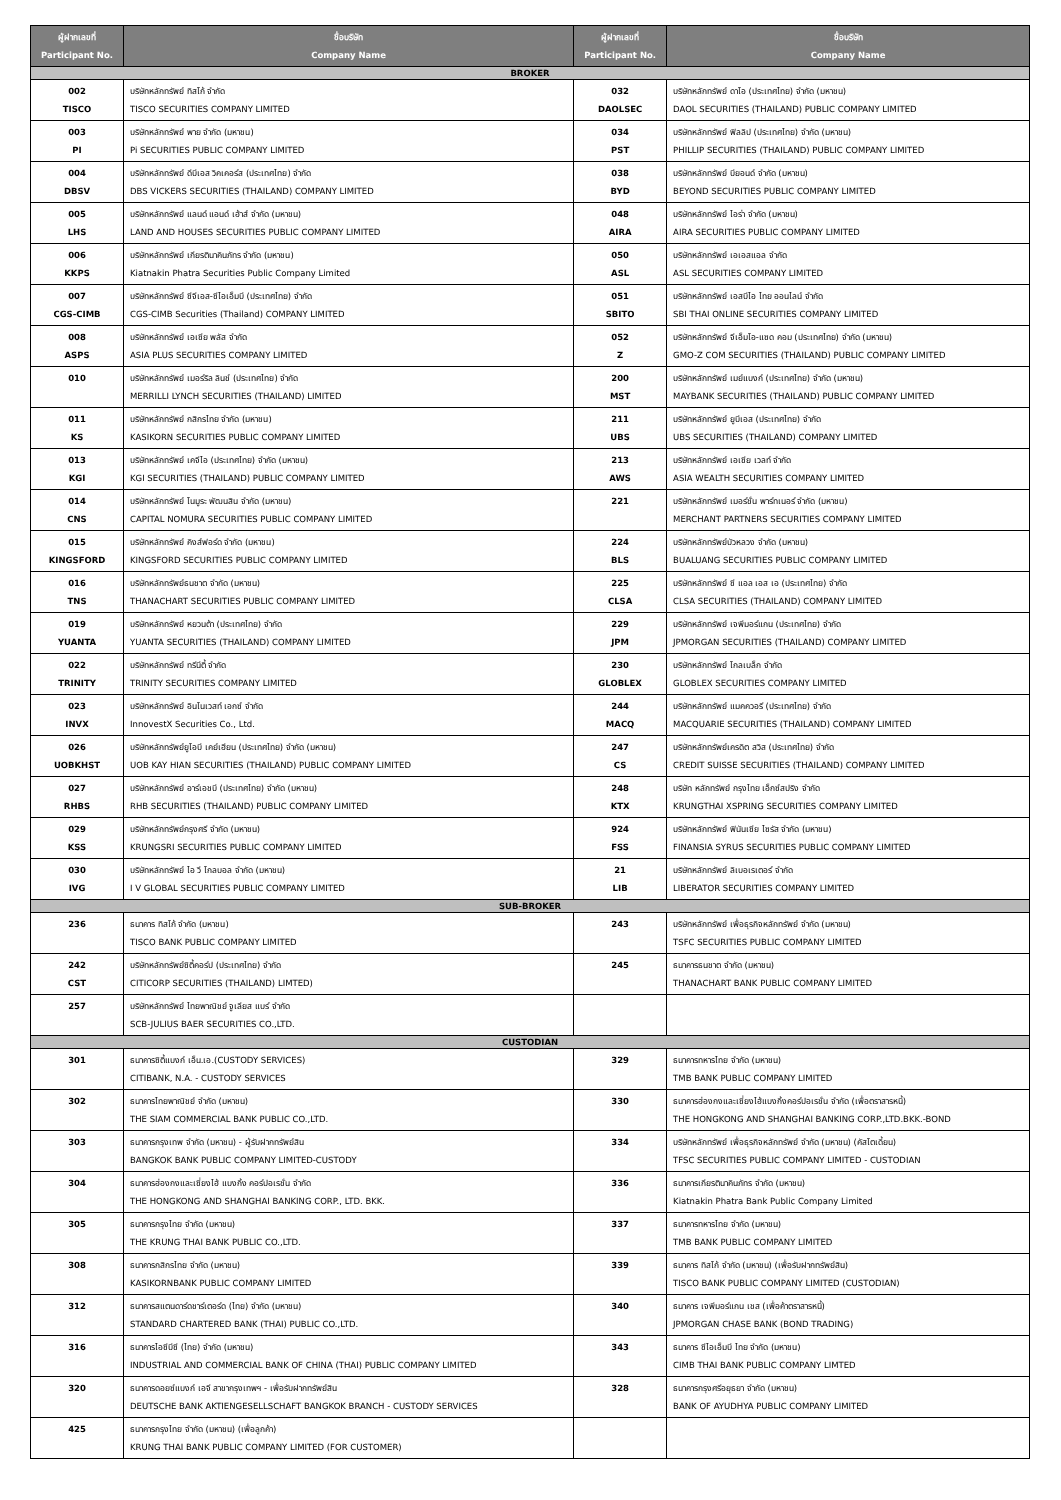| ผู้ฝากเลขที่ Participant No. | ชื่อบริษัท Company Name | ผู้ฝากเลขที่ Participant No. | ชื่อบริษัท Company Name |
| --- | --- | --- | --- |
| BROKER | | | |
| 002 TISCO | บริษัทหลักทรัพย์ ทิสโก้ จำกัด TISCO SECURITIES COMPANY LIMITED | 032 DAOLSEC | บริษัทหลักทรัพย์ ดาโอ (ประเทศไทย) จำกัด (มหาชน) DAOL SECURITIES (THAILAND) PUBLIC COMPANY LIMITED |
| 003 PI | บริษัทหลักทรัพย์ พาย จำกัด (มหาชน) Pi SECURITIES PUBLIC COMPANY LIMITED | 034 PST | บริษัทหลักทรัพย์ ฟิลลิป (ประเทศไทย) จำกัด (มหาชน) PHILLIP SECURITIES (THAILAND) PUBLIC COMPANY LIMITED |
| 004 DBSV | บริษัทหลักทรัพย์ ดีบีเอส วิคเคอร์ส (ประเทศไทย) จำกัด DBS VICKERS SECURITIES (THAILAND) COMPANY LIMITED | 038 BYD | บริษัทหลักทรัพย์ บียอนด์ จำกัด (มหาชน) BEYOND SECURITIES PUBLIC COMPANY LIMITED |
| 005 LHS | บริษัทหลักทรัพย์ แลนด์ แอนด์ เฮ้าส์ จำกัด (มหาชน) LAND AND HOUSES SECURITIES PUBLIC COMPANY LIMITED | 048 AIRA | บริษัทหลักทรัพย์ ไอร่า จำกัด (มหาชน) AIRA SECURITIES PUBLIC COMPANY LIMITED |
| 006 KKPS | บริษัทหลักทรัพย์ เกียรตินาคินภัทร จำกัด (มหาชน) Kiatnakin Phatra Securities Public Company Limited | 050 ASL | บริษัทหลักทรัพย์ เอเอสแอล จำกัด ASL SECURITIES COMPANY LIMITED |
| 007 CGS-CIMB | บริษัทหลักทรัพย์ ซีจีเอส-ซีไอเอ็มบี (ประเทศไทย) จำกัด CGS-CIMB Securities (Thailand) COMPANY LIMITED | 051 SBITO | บริษัทหลักทรัพย์ เอสบีไอ ไทย ออนไลน์ จำกัด SBI THAI ONLINE SECURITIES COMPANY LIMITED |
| 008 ASPS | บริษัทหลักทรัพย์ เอเซีย พลัส จำกัด ASIA PLUS SECURITIES COMPANY LIMITED | 052 Z | บริษัทหลักทรัพย์ จีเอ็มโอ-แซด คอม (ประเทศไทย) จำกัด (มหาชน) GMO-Z COM SECURITIES (THAILAND) PUBLIC COMPANY LIMITED |
| 010 | บริษัทหลักทรัพย์ เมอร์ริล ลินช์ (ประเทศไทย) จำกัด MERRILLI LYNCH SECURITIES (THAILAND) LIMITED | 200 MST | บริษัทหลักทรัพย์ เมย์แบงก์ (ประเทศไทย) จำกัด (มหาชน) MAYBANK SECURITIES (THAILAND) PUBLIC COMPANY LIMITED |
| 011 KS | บริษัทหลักทรัพย์ กสิกรไทย จำกัด (มหาชน) KASIKORN SECURITIES PUBLIC COMPANY LIMITED | 211 UBS | บริษัทหลักทรัพย์ ยูบีเอส (ประเทศไทย) จำกัด UBS SECURITIES (THAILAND) COMPANY LIMITED |
| 013 KGI | บริษัทหลักทรัพย์ เคจีไอ (ประเทศไทย) จำกัด (มหาชน) KGI SECURITIES (THAILAND) PUBLIC COMPANY LIMITED | 213 AWS | บริษัทหลักทรัพย์ เอเซีย เวลท์ จำกัด ASIA WEALTH SECURITIES COMPANY LIMITED |
| 014 CNS | บริษัทหลักทรัพย์ โนมูระ พัฒนสิน จำกัด (มหาชน) CAPITAL NOMURA SECURITIES PUBLIC COMPANY LIMITED | 221 | บริษัทหลักทรัพย์ เมอร์ชั่น พาร์ทเนอร์ จำกัด (มหาชน) MERCHANT PARTNERS SECURITIES COMPANY LIMITED |
| 015 KINGSFORD | บริษัทหลักทรัพย์ คิงส์ฟอร์ด จำกัด (มหาชน) KINGSFORD SECURITIES PUBLIC COMPANY LIMITED | 224 BLS | บริษัทหลักทรัพย์บัวหลวง จำกัด (มหาชน) BUALUANG SECURITIES PUBLIC COMPANY LIMITED |
| 016 TNS | บริษัทหลักทรัพย์ธนชาต จำกัด (มหาชน) THANACHART SECURITIES PUBLIC COMPANY LIMITED | 225 CLSA | บริษัทหลักทรัพย์ ซี แอล เอส เอ (ประเทศไทย) จำกัด CLSA SECURITIES (THAILAND) COMPANY LIMITED |
| 019 YUANTA | บริษัทหลักทรัพย์ หยวนต้า (ประเทศไทย) จำกัด YUANTA SECURITIES (THAILAND) COMPANY LIMITED | 229 JPM | บริษัทหลักทรัพย์ เจพีมอร์แกน (ประเทศไทย) จำกัด JPMORGAN SECURITIES (THAILAND) COMPANY LIMITED |
| 022 TRINITY | บริษัทหลักทรัพย์ ทรีนีตี้ จำกัด TRINITY SECURITIES COMPANY LIMITED | 230 GLOBLEX | บริษัทหลักทรัพย์ โกลเบล็ก จำกัด GLOBLEX SECURITIES COMPANY LIMITED |
| 023 INVX | บริษัทหลักทรัพย์ อินโนเวสท์ เอกซ์ จำกัด InnovestX Securities Co., Ltd. | 244 MACQ | บริษัทหลักทรัพย์ แมคควอรี (ประเทศไทย) จำกัด MACQUARIE SECURITIES (THAILAND) COMPANY LIMITED |
| 026 UOBKHST | บริษัทหลักทรัพย์ยูโอบี เคย์เฮียน (ประเทศไทย) จำกัด (มหาชน) UOB KAY HIAN SECURITIES (THAILAND) PUBLIC COMPANY LIMITED | 247 CS | บริษัทหลักทรัพย์เครดิต สวิส (ประเทศไทย) จำกัด CREDIT SUISSE SECURITIES (THAILAND) COMPANY LIMITED |
| 027 RHBS | บริษัทหลักทรัพย์ อาร์เอชบี (ประเทศไทย) จำกัด (มหาชน) RHB SECURITIES (THAILAND) PUBLIC COMPANY LIMITED | 248 KTX | บริษัท หลักทรัพย์ กรุงไทย เอ็กซ์สปริง จำกัด KRUNGTHAI XSPRING SECURITIES COMPANY LIMITED |
| 029 KSS | บริษัทหลักทรัพย์กรุงศรี จำกัด (มหาชน) KRUNGSRI SECURITIES PUBLIC COMPANY LIMITED | 924 FSS | บริษัทหลักทรัพย์ ฟินันเซีย ไซรัส จำกัด (มหาชน) FINANSIA SYRUS SECURITIES PUBLIC COMPANY LIMITED |
| 030 IVG | บริษัทหลักทรัพย์ ไอ วี โกลบอล จำกัด (มหาชน) I V GLOBAL SECURITIES PUBLIC COMPANY LIMITED | 21 LIB | บริษัทหลักทรัพย์ ลิเบอเรเตอร์ จำกัด LIBERATOR SECURITIES COMPANY LIMITED |
| SUB-BROKER | | | |
| 236 | ธนาคาร ทิสโก้ จำกัด (มหาชน) TISCO BANK PUBLIC COMPANY LIMITED | 243 | บริษัทหลักทรัพย์ เพื่อธุรกิจหลักทรัพย์ จำกัด (มหาชน) TSFC SECURITIES PUBLIC COMPANY LIMITED |
| 242 CST | บริษัทหลักทรัพย์ซิตี้คอร์ป (ประเทศไทย) จำกัด CITICORP SECURITIES (THAILAND) LIMTED) | 245 | ธนาคารธนชาต จำกัด (มหาชน) THANACHART BANK PUBLIC COMPANY LIMITED |
| 257 | บริษัทหลักทรัพย์ ไทยพาณิชย์ จูเลียส แบร์ จำกัด SCB-JULIUS BAER SECURITIES CO.,LTD. | | |
| CUSTODIAN | | | |
| 301 | ธนาคารซิตี้แบงก์ เอ็น.เอ.(CUSTODY SERVICES) CITIBANK, N.A. - CUSTODY SERVICES | 329 | ธนาคารทหารไทย จำกัด (มหาชน) TMB BANK PUBLIC COMPANY LIMITED |
| 302 | ธนาคารไทยพาณิชย์ จำกัด (มหาชน) THE SIAM COMMERCIAL BANK PUBLIC CO.,LTD. | 330 | ธนาคารฮ่องกงและเซี่ยงไฮ้แบงกิ้งคอร์ปอเรชั่น จำกัด (เพื่อตราสารหนี้) THE HONGKONG AND SHANGHAI BANKING CORP.,LTD.BKK.-BOND |
| 303 | ธนาคารกรุงเทพ จำกัด (มหาชน) - ผู้รับฝากทรัพย์สิน BANGKOK BANK PUBLIC COMPANY LIMITED-CUSTODY | 334 | บริษัทหลักทรัพย์ เพื่อธุรกิจหลักทรัพย์ จำกัด (มหาชน) (คัสโตเดี้ยน) TFSC SECURITIES PUBLIC COMPANY LIMITED - CUSTODIAN |
| 304 | ธนาคารฮ่องกงและเซี่ยงไฮ้ แบงกิ้ง คอร์ปอเรชั่น จำกัด THE HONGKONG AND SHANGHAI BANKING CORP., LTD. BKK. | 336 | ธนาคารเกียรตินาคินภัทร จำกัด (มหาชน) Kiatnakin Phatra Bank Public Company Limited |
| 305 | ธนาคารกรุงไทย จำกัด (มหาชน) THE KRUNG THAI BANK PUBLIC CO.,LTD. | 337 | ธนาคารทหารไทย จำกัด (มหาชน) TMB BANK PUBLIC COMPANY LIMITED |
| 308 | ธนาคารกสิกรไทย จำกัด (มหาชน) KASIKORNBANK PUBLIC COMPANY LIMITED | 339 | ธนาคาร ทิสโก้ จำกัด (มหาชน) (เพื่อรับฝากทรัพย์สิน) TISCO BANK PUBLIC COMPANY LIMITED (CUSTODIAN) |
| 312 | ธนาคารสแตนดาร์ดชาร์เตอร์ด (ไทย) จำกัด (มหาชน) STANDARD CHARTERED BANK (THAI) PUBLIC CO.,LTD. | 340 | ธนาคาร เจพีมอร์แกน เชส (เพื่อค้าตราสารหนี้) JPMORGAN CHASE BANK (BOND TRADING) |
| 316 | ธนาคารไอซีบีซี (ไทย) จำกัด (มหาชน) INDUSTRIAL AND COMMERCIAL BANK OF CHINA (THAI) PUBLIC COMPANY LIMITED | 343 | ธนาคาร ซีไอเอ็มบี ไทย จำกัด (มหาชน) CIMB THAI BANK PUBLIC COMPANY LIMTED |
| 320 | ธนาคารดอยซ์แบงก์ เอจี สาขากรุงเทพฯ - เพื่อรับฝากทรัพย์สิน DEUTSCHE BANK AKTIENGESELLSCHAFT BANGKOK BRANCH - CUSTODY SERVICES | 328 | ธนาคารกรุงศรีอยุธยา จำกัด (มหาชน) BANK OF AYUDHYA PUBLIC COMPANY LIMITED |
| 425 | ธนาคารกรุงไทย จำกัด (มหาชน) (เพื่อลูกค้า) KRUNG THAI BANK PUBLIC COMPANY LIMITED (FOR CUSTOMER) | | |